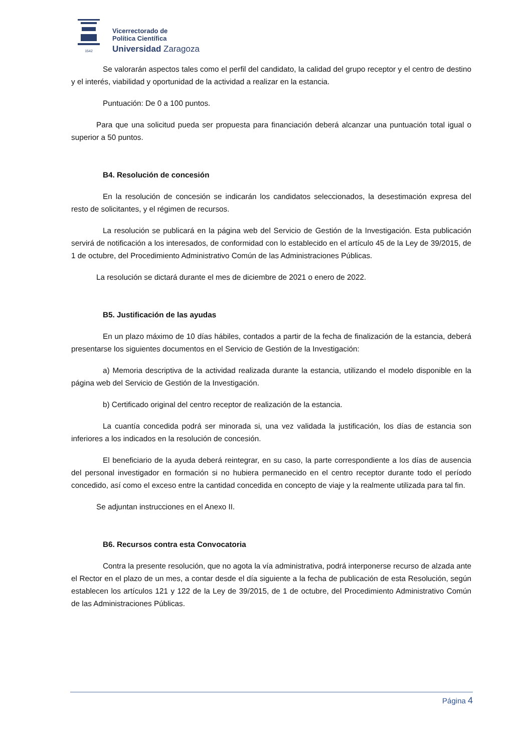1542
Vicerrectorado de
Política Científica
Universidad Zaragoza
Se valorarán aspectos tales como el perfil del candidato, la calidad del grupo receptor y el centro de destino y el interés, viabilidad y oportunidad de la actividad a realizar en la estancia.
Puntuación: De 0 a 100 puntos.
Para que una solicitud pueda ser propuesta para financiación deberá alcanzar una puntuación total igual o superior a 50 puntos.
B4. Resolución de concesión
En la resolución de concesión se indicarán los candidatos seleccionados, la desestimación expresa del resto de solicitantes, y el régimen de recursos.
La resolución se publicará en la página web del Servicio de Gestión de la Investigación. Esta publicación servirá de notificación a los interesados, de conformidad con lo establecido en el artículo 45 de la Ley de 39/2015, de 1 de octubre, del Procedimiento Administrativo Común de las Administraciones Públicas.
La resolución se dictará durante el mes de diciembre de 2021 o enero de 2022.
B5. Justificación de las ayudas
En un plazo máximo de 10 días hábiles, contados a partir de la fecha de finalización de la estancia, deberá presentarse los siguientes documentos en el Servicio de Gestión de la Investigación:
a) Memoria descriptiva de la actividad realizada durante la estancia, utilizando el modelo disponible en la página web del Servicio de Gestión de la Investigación.
b) Certificado original del centro receptor de realización de la estancia.
La cuantía concedida podrá ser minorada si, una vez validada la justificación, los días de estancia son inferiores a los indicados en la resolución de concesión.
El beneficiario de la ayuda deberá reintegrar, en su caso, la parte correspondiente a los días de ausencia del personal investigador en formación si no hubiera permanecido en el centro receptor durante todo el período concedido, así como el exceso entre la cantidad concedida en concepto de viaje y la realmente utilizada para tal fin.
Se adjuntan instrucciones en el Anexo II.
B6. Recursos contra esta Convocatoria
Contra la presente resolución, que no agota la vía administrativa, podrá interponerse recurso de alzada ante el Rector en el plazo de un mes, a contar desde el día siguiente a la fecha de publicación de esta Resolución, según establecen los artículos 121 y 122 de la Ley de 39/2015, de 1 de octubre, del Procedimiento Administrativo Común de las Administraciones Públicas.
Página 4